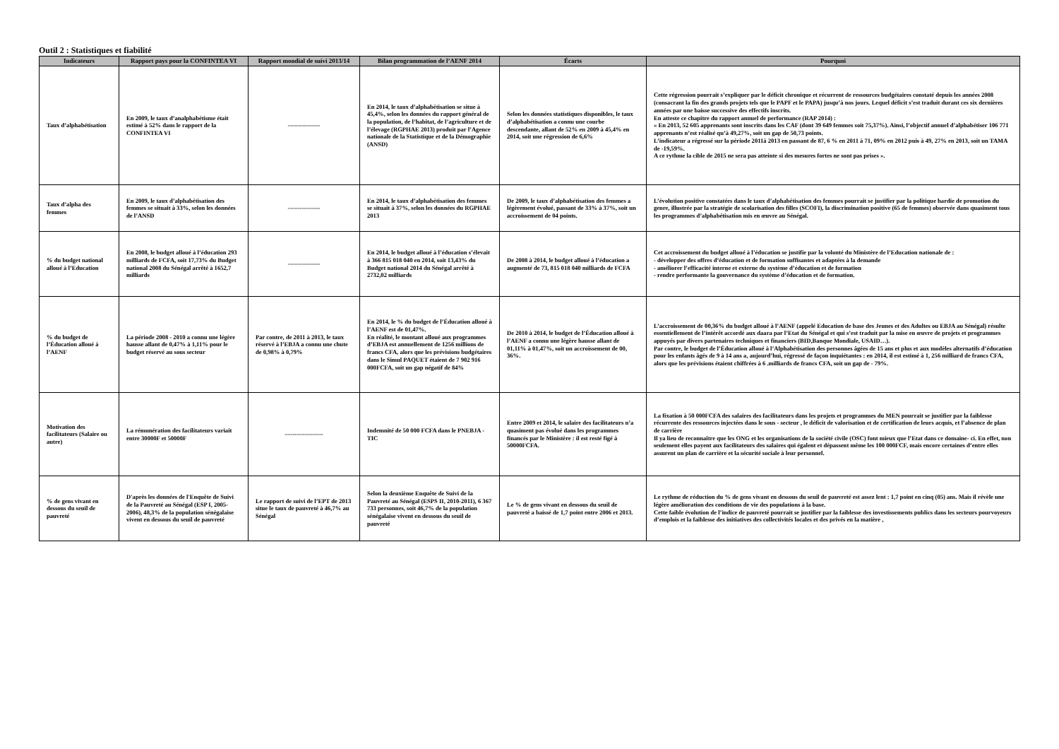Outil 2 : Statistiques et fiabilité
| Indicateurs | Rapport pays pour la CONFINTEA VI | Rapport mondial de suivi 2013/14 | Bilan programmation de l’AENF 2014 | Écarts | Pourquoi |
| --- | --- | --- | --- | --- | --- |
| Taux d’alphabétisation | En 2009, le taux d’analphabétisme était estimé à 52% dans le rapport de la CONFINTEA VI | ---------------- | En 2014, le taux d’alphabétisation se situe à 45,4%, selon les données du rapport général de la population, de l’habitat, de l’agriculture et de l’élevage (RGPHAE 2013) produit par l’Agence nationale de la Statistique et de la Démographie (ANSD) | Selon les données statistiques disponibles, le taux d’alphabétisation a connu une courbe descendante, allant de 52% en 2009 à 45,4% en 2014, soit une régression de 6,6% | Cette régression pourrait s’expliquer par le déficit chronique et récurrent de ressources budgétaires constaté depuis les années 2008 (consacrant la fin des grands projets tels que le PAPF et le PAPA) jusqu’à nos jours. Lequel déficit s’est traduit durant ces six dernières années par une baisse successive des effectifs inscrits. En atteste ce chapitre du rapport annuel de performance (RAP 2014) : « En 2013, 52 605 apprenants sont inscrits dans les CAF (dont 39 649 femmes soit 75,37%). Ainsi, l’objectif annuel d’alphabétiser 106 771 apprenants n’est réalisé qu’à 49,27%, soit un gap de 50,73 points. L’indicateur a régressé sur la période 2011à 2013 en passant de 87, 6 % en 2011 à 71, 09% en 2012 puis à 49, 27% en 2013, soit un TAMA de -19,59%. A ce rythme la cible de 2015 ne sera pas atteinte si des mesures fortes ne sont pas prises ». |
| Taux d’alpha des femmes | En 2009, le taux d’alphabétisation des femmes se situait à 33%, selon les données de l’ANSD | ---------------- | En 2014, le taux d’alphabétisation des femmes se situait à 37%, selon les données du RGPHAE 2013 | De 2009, le taux d’alphabétisation des femmes a légèrement évolué, passant de 33% à 37%, soit un accroissement de 04 points. | L’évolution positive constatées dans le taux d’alphabétisation des femmes pourrait se justifier par la politique hardie de promotion du genre, illustrée par la stratégie de scolarisation des filles (SCOFI), la discrimination positive (65 de femmes) observée dans quasiment tous les programmes d’alphabétisation mis en œuvre au Sénégal. |
| % du budget national alloué à l’Education | En 2008, le budget alloué à l’éducation 293 milliards de FCFA, soit 17,73% du Budget national 2008 du Sénégal arrêté à 1652,7 milliards | ---------------- | En 2014, le budget alloué à l’éducation s’élevait à 366 815 018 040 en 2014, soit 13,43% du Budget national 2014 du Sénégal arrêté à 2732,02 milliards | De 2008 à 2014, le budget alloué à l’éducation a augmenté de 73, 815 018 040 milliards de FCFA | Cet accroissement du budget alloué à l’éducation se justifie par la volonté du Ministère de l’Education nationale de : - développer des offres d’éducation et de formation suffisantes et adaptées à la demande - améliorer l’efficacité interne et externe du système d’éducation et de formation - rendre performante la gouvernance du système d’éducation et de formation. |
| % du budget de l’Éducation alloué à l’AENF | La période 2008 - 2010 a connu une légère hausse allant de 0,47% à 1,11% pour le budget réservé au sous secteur | Par contre, de 2011 à 2013, le taux réservé à l’EBJA a connu une chute de 0,98% à 0,79% | En 2014, le % du budget de l’Éducation alloué à l’AENF est de 01,47%. En réalité, le montant alloué aux programmes d’EBJA est annuellement de 1256 millions de francs CFA, alors que les prévisions budgétaires dans le Simul PAQUET étaient de 7 902 916 000FCFA, soit un gap négatif de 84% | De 2010 à 2014, le budget de l’Éducation alloué à l’AENF a connu une légère hausse allant de 01,11% à 01,47%, soit un accroissement de 00, 36%. | L’accroissement de 00,36% du budget alloué à l’AENF (appelé Education de base des Jeunes et des Adultes ou EBJA au Sénégal) résulte essentiellement de l’intérêt accordé aux daara par l’Etat du Sénégal et qui s’est traduit par la mise en œuvre de projets et programmes appuyés par divers partenaires techniques et financiers (BID,Banque Mondiale, USAID…). Par contre, le budget de l’Éducation alloué à l’Alphabétisation des personnes âgées de 15 ans et plus et aux modèles alternatifs d’éducation pour les enfants âgés de 9 à 14 ans a, aujourd’hui, régressé de façon inquiétantes : en 2014, il est estimé à 1, 256 milliard de francs CFA, alors que les prévisions étaient chiffrées à 6 .milliards de francs CFA, soit un gap de - 79%. |
| Motivation des facilitateurs (Salaire ou autre) | La rémunération des facilitateurs variait entre 30000F et 50000F | ------------------- | Indemnité de 50 000 FCFA dans le PNEBJA - TIC | Entre 2009 et 2014, le salaire des facilitateurs n’a quasiment pas évolué dans les programmes financés par le Ministère : il est resté figé à 50000FCFA. | La fixation à 50 000FCFA des salaires des facilitateurs dans les projets et programmes du MEN pourrait se justifier par la faiblesse récurrente des ressources injectées dans le sous - secteur , le déficit de valorisation et de certification de leurs acquis, et l’absence de plan de carrière Il ya lieu de reconnaître que les ONG et les organisations de la société civile (OSC) font mieux que l’Etat dans ce domaine- ci. En effet, non seulement elles payent aux facilitateurs des salaires qui égalent et dépassent même les 100 000FCF, mais encore certaines d’entre elles assurent un plan de carrière et la sécurité sociale à leur personnel. |
| % de gens vivant en dessous du seuil de pauvreté | D'après les données de l'Enquête de Suivi de la Pauvreté au Sénégal (ESP I, 2005-2006), 48,3% de la population sénégalaise vivent en dessous du seuil de pauvreté | Le rapport de suivi de l’EPT de 2013 situe le taux de pauvreté à 46,7% au Sénégal | Selon la deuxième Enquête de Suivi de la Pauvreté au Sénégal (ESPS II, 2010-2011), 6 367 733 personnes, soit 46,7% de la population sénégalaise vivent en dessous du seuil de pauvreté | Le % de gens vivant en dessous du seuil de pauvreté a baissé de 1,7 point entre 2006 et 2013. | Le rythme de réduction du % de gens vivant en dessous du seuil de pauvreté est assez lent : 1,7 point en cinq (05) ans. Mais il révèle une légère amélioration des conditions de vie des populations à la base. Cette faible évolution de l’indice de pauvreté pourrait se justifier par la faiblesse des investissements publics dans les secteurs pourvoyeurs d’emplois et la faiblesse des initiatives des collectivités locales et des privés en la matière , |